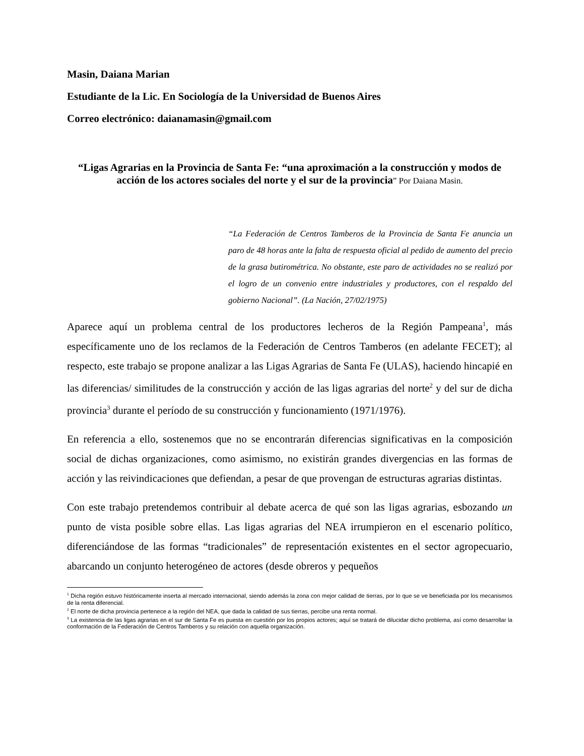Masin, Daiana Marian
Estudiante de la Lic. En Sociología de la Universidad de Buenos Aires
Correo electrónico: daianamasin@gmail.com
“Ligas Agrarias en la Provincia de Santa Fe: “una aproximación a la construcción y modos de acción de los actores sociales del norte y el sur de la provincia” Por Daiana Masin.
“La Federación de Centros Tamberos de la Provincia de Santa Fe anuncia un paro de 48 horas ante la falta de respuesta oficial al pedido de aumento del precio de la grasa butirométrica. No obstante, este paro de actividades no se realizó por el logro de un convenio entre industriales y productores, con el respaldo del gobierno Nacional”. (La Nación, 27/02/1975)
Aparece aquí un problema central de los productores lecheros de la Región Pampeana<sup>1</sup>, más específicamente uno de los reclamos de la Federación de Centros Tamberos (en adelante FECET); al respecto, este trabajo se propone analizar a las Ligas Agrarias de Santa Fe (ULAS), haciendo hincapié en las diferencias/ similitudes de la construcción y acción de las ligas agrarias del norte<sup>2</sup> y del sur de dicha provincia<sup>3</sup> durante el período de su construcción y funcionamiento (1971/1976).
En referencia a ello, sostenemos que no se encontrarán diferencias significativas en la composición social de dichas organizaciones, como asimismo, no existirán grandes divergencias en las formas de acción y las reivindicaciones que defiendan, a pesar de que provengan de estructuras agrarias distintas.
Con este trabajo pretendemos contribuir al debate acerca de qué son las ligas agrarias, esbozando un punto de vista posible sobre ellas. Las ligas agrarias del NEA irrumpieron en el escenario político, diferenciándose de las formas “tradicionales” de representación existentes en el sector agropecuario, abarcando un conjunto heterogéneo de actores (desde obreros y pequeños
<sup>1</sup> Dicha región estuvo históricamente inserta al mercado internacional, siendo además la zona con mejor calidad de tierras, por lo que se ve beneficiada por los mecanismos de la renta diferencial.
<sup>2</sup> El norte de dicha provincia pertenece a la región del NEA, que dada la calidad de sus tierras, percibe una renta normal.
<sup>3</sup> La existencia de las ligas agrarias en el sur de Santa Fe es puesta en cuestión por los propios actores; aquí se tratará de dilucidar dicho problema, así como desarrollar la conformación de la Federación de Centros Tamberos y su relación con aquella organización.